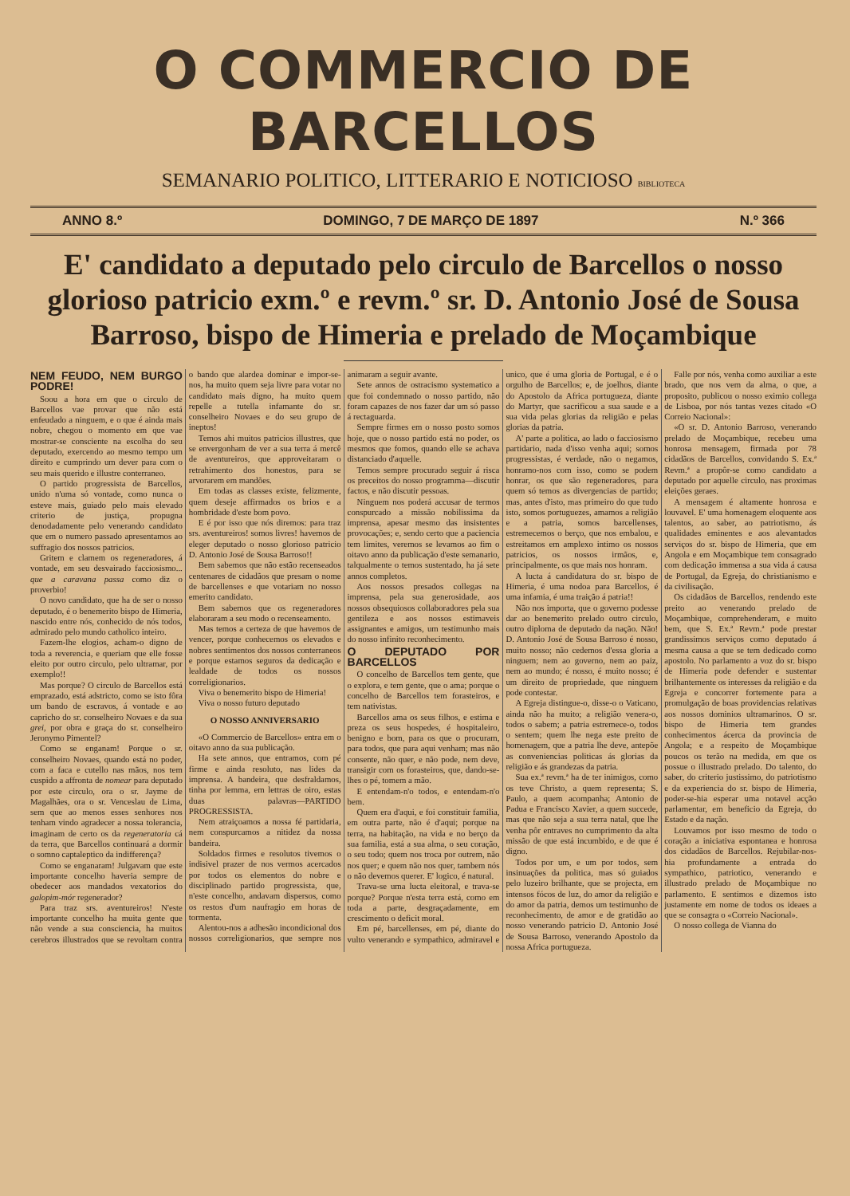O COMMERCIO DE BARCELLOS
SEMANARIO POLITICO, LITTERARIO E NOTICIOSO BIBLIOTECA
ANNO 8.º DOMINGO, 7 DE MARÇO DE 1897 N.º 366
E' candidato a deputado pelo circulo de Barcellos o nosso glorioso patricio exm.º e revm.º sr. D. Antonio José de Sousa Barroso, bispo de Himeria e prelado de Moçambique
NEM FEUDO, NEM BURGO PODRE!
Soou a hora em que o circulo de Barcellos vae provar que não está enfeudado a ninguem, e o que é ainda mais nobre, chegou o momento em que vae mostrar-se consciente na escolha do seu deputado, exercendo ao mesmo tempo um direito e cumprindo um dever para com o seu mais querido e illustre conterraneo.
O partido progressista de Barcellos, unido n'uma só vontade, como nunca o esteve mais, guiado pelo mais elevado criterio de justiça, propugna denodadamente pelo venerando candidato que em o numero passado apresentamos ao suffragio dos nossos patricios.
Gritem e clamem os regeneradores, á vontade, em seu desvairado facciosismo... que a caravana passa como diz o proverbio!
O novo candidato, que ha de ser o nosso deputado, é o benemerito bispo de Himeria, nascido entre nós, conhecido de nós todos, admirado pelo mundo catholico inteiro.
Fazem-lhe elogios, acham-o digno de toda a reverencia, e queriam que elle fosse eleito por outro circulo, pelo ultramar, por exemplo!!
Mas porque? O circulo de Barcellos está emprazado, está adstricto, como se isto fôra um bando de escravos, á vontade e ao capricho do sr. conselheiro Novaes e da sua grei, por obra e graça do sr. conselheiro Jeronymo Pimentel?
Como se enganam! Porque o sr. conselheiro Novaes, quando está no poder, com a faca e cutello nas mãos, nos tem cuspido a affronta de nomear para deputado por este circulo, ora o sr. Jayme de Magalhães, ora o sr. Venceslau de Lima, sem que ao menos esses senhores nos tenham vindo agradecer a nossa tolerancia, imaginam de certo os da regeneratoria cá da terra, que Barcellos continuará a dormir o somno captaleptico da indifferença?
Como se enganaram! Julgavam que este importante concelho haveria sempre de obedecer aos mandados vexatorios do galopim-mór regenerador?
Para traz srs. aventureiros! N'este importante concelho ha muita gente que não vende a sua consciencia, ha muitos cerebros illustrados que se revoltam contra o bando que alardea dominar e impor-se-nos, ha muito quem seja livre para votar no candidato mais digno, ha muito quem repelle a tutella infamante do sr. conselheiro Novaes e do seu grupo de ineptos!
Temos ahi muitos patricios illustres, que se envergonham de ver a sua terra á mercê de aventureiros, que approveitaram o retrahimento dos honestos, para se arvorarem em mandões.
Em todas as classes existe, felizmente, quem deseje affirmados os brios e a hombridade d'este bom povo.
E é por isso que nós diremos: para traz srs. aventureiros! somos livres! havemos de eleger deputado o nosso glorioso patricio D. Antonio José de Sousa Barroso!!
Bem sabemos que não estão recenseados centenares de cidadãos que presam o nome de barcellenses e que votariam no nosso emerito candidato.
Bem sabemos que os regeneradores elaboraram a seu modo o recenseamento.
Mas temos a certeza de que havemos de vencer, porque conhecemos os elevados e nobres sentimentos dos nossos conterraneos e porque estamos seguros da dedicação e lealdade de todos os nossos correligionarios.
Viva o benemerito bispo de Himeria!
Viva o nosso futuro deputado
O NOSSO ANNIVERSARIO
«O Commercio de Barcellos» entra em o oitavo anno da sua publicação.
Ha sete annos, que entramos, com pé firme e ainda resoluto, nas lides da imprensa. A bandeira, que desfraldamos, tinha por lemma, em lettras de oiro, estas duas palavras—PARTIDO PROGRESSISTA.
Nem atraiçoamos a nossa fé partidaria, nem conspurcamos a nitidez da nossa bandeira.
Soldados firmes e resolutos tivemos o indisivel prazer de nos vermos acercados por todos os elementos do nobre e disciplinado partido progressista, que, n'este concelho, andavam dispersos, como os restos d'um naufragio em horas de tormenta.
Alentou-nos a adhesão incondicional dos nossos correligionarios, que sempre nos animaram a seguir avante.
Sete annos de ostracismo systematico a que foi condemnado o nosso partido, não foram capazes de nos fazer dar um só passo á rectaguarda.
Sempre firmes em o nosso posto somos hoje, que o nosso partido está no poder, os mesmos que fomos, quando elle se achava distanciado d'aquelle.
Temos sempre procurado seguir á risca os preceitos do nosso programma—discutir factos, e não discutir pessoas.
Ninguem nos poderá accusar de termos conspurcado a missão nobilissima da imprensa, apesar mesmo das insistentes provocações; e, sendo certo que a paciencia tem limites, veremos se levamos ao fim o oitavo anno da publicação d'este semanario, talqualmente o temos sustentado, ha já sete annos completos.
Aos nossos presados collegas na imprensa, pela sua generosidade, aos nossos obsequiosos collaboradores pela sua gentileza e aos nossos estimaveis assignantes e amigos, um testimunho mais do nosso infinito reconhecimento.
O DEPUTADO POR BARCELLOS
O concelho de Barcellos tem gente, que o explora, e tem gente, que o ama; porque o concelho de Barcellos tem forasteiros, e tem nativistas.
Barcellos ama os seus filhos, e estima e preza os seus hospedes, é hospitaleiro, benigno e bom, para os que o procuram, para todos, que para aqui venham; mas não consente, não quer, e não pode, nem deve, transigir com os forasteiros, que, dando-se-lhes o pé, tomem a mão.
E entendam-n'o todos, e entendam-n'o bem.
Quem era d'aqui, e foi constituir familia, em outra parte, não é d'aqui; porque na terra, na habitação, na vida e no berço da sua familia, está a sua alma, o seu coração, o seu todo; quem nos troca por outrem, não nos quer; e quem não nos quer, tambem nós o não devemos querer. E' logico, é natural.
Trava-se uma lucta eleitoral, e trava-se porque? Porque n'esta terra está, como em toda a parte, desgraçadamente, em crescimento o deficit moral.
Em pé, barcellenses, em pé, diante do vulto venerando e sympathico, admiravel e unico, que é uma gloria de Portugal, e é o orgulho de Barcellos; e, de joelhos, diante do Apostolo da Africa portugueza, diante do Martyr, que sacrificou a sua saude e a sua vida pelas glorias da religião e pelas glorias da patria.
A' parte a politica, ao lado o facciosismo partidario, nada d'isso venha aqui; somos progressistas, é verdade, não o negamos, honramo-nos com isso, como se podem honrar, os que são regeneradores, para quem só temos as divergencias de partido; mas, antes d'isto, mas primeiro do que tudo isto, somos portuguezes, amamos a religião e a patria, somos barcellenses, estremecemos o berço, que nos embalou, e estreitamos em amplexo intimo os nossos patricios, os nossos irmãos, e, principalmente, os que mais nos honram.
A lucta á candidatura do sr. bispo de Himeria, é uma nodoa para Barcellos, é uma infamia, é uma traição á patria!!
Não nos importa, que o governo podesse dar ao benemerito prelado outro circulo, outro diploma de deputado da nação. Não! D. Antonio José de Sousa Barroso é nosso, muito nosso; não cedemos d'essa gloria a ninguem; nem ao governo, nem ao paiz, nem ao mundo; é nosso, é muito nosso; é um direito de propriedade, que ninguem pode contestar.
A Egreja distingue-o, disse-o o Vaticano, ainda não ha muito; a religião venera-o, todos o sabem; a patria estremece-o, todos o sentem; quem lhe nega este preito de homenagem, que a patria lhe deve, antepõe as conveniencias politicas ás glorias da religião e ás grandezas da patria.
Sua ex.ª revm.ª ha de ter inimigos, como os teve Christo, a quem representa; S. Paulo, a quem acompanha; Antonio de Padua e Francisco Xavier, a quem succede, mas que não seja a sua terra natal, que lhe venha pôr entraves no cumprimento da alta missão de que está incumbido, e de que é digno.
Todos por um, e um por todos, sem insinuações da politica, mas só guiados pelo luzeiro brilhante, que se projecta, em intensos fócos de luz, do amor da religião e do amor da patria, demos um testimunho de reconhecimento, de amor e de gratidão ao nosso venerando patricio D. Antonio José de Sousa Barroso, venerando Apostolo da nossa Africa portugueza.
Falle por nós, venha como auxiliar a este brado, que nos vem da alma, o que, a proposito, publicou o nosso eximio collega de Lisboa, por nós tantas vezes citado «O Correio Nacional»:
«O sr. D. Antonio Barroso, venerando prelado de Moçambique, recebeu uma honrosa mensagem, firmada por 78 cidadãos de Barcellos, convidando S. Ex.ª Revm.ª a propôr-se como candidato a deputado por aquelle circulo, nas proximas eleições geraes.
A mensagem é altamente honrosa e louvavel. E' uma homenagem eloquente aos talentos, ao saber, ao patriotismo, ás qualidades eminentes e aos alevantados serviços do sr. bispo de Himeria, que em Angola e em Moçambique tem consagrado com dedicação immensa a sua vida á causa de Portugal, da Egreja, do christianismo e da civilisação.
Os cidadãos de Barcellos, rendendo este preito ao venerando prelado de Moçambique, comprehenderam, e muito bem, que S. Ex.ª Revm.ª pode prestar grandissimos serviços como deputado á mesma causa a que se tem dedicado como apostolo. No parlamento a voz do sr. bispo de Himeria pode defender e sustentar brilhantemente os interesses da religião e da Egreja e concorrer fortemente para a promulgação de boas providencias relativas aos nossos dominios ultramarinos. O sr. bispo de Himeria tem grandes conhecimentos ácerca da provincia de Angola; e a respeito de Moçambique poucos os terão na medida, em que os possue o illustrado prelado. Do talento, do saber, do criterio justissimo, do patriotismo e da experiencia do sr. bispo de Himeria, poder-se-hia esperar uma notavel acção parlamentar, em beneficio da Egreja, do Estado e da nação.
Louvamos por isso mesmo de todo o coração a iniciativa espontanea e honrosa dos cidadãos de Barcellos. Rejubilar-nos-hia profundamente a entrada do sympathico, patriotico, venerando e illustrado prelado de Moçambique no parlamento. E sentimos e dizemos isto justamente em nome de todos os ideaes a que se consagra o «Correio Nacional».
O nosso collega de Vianna do